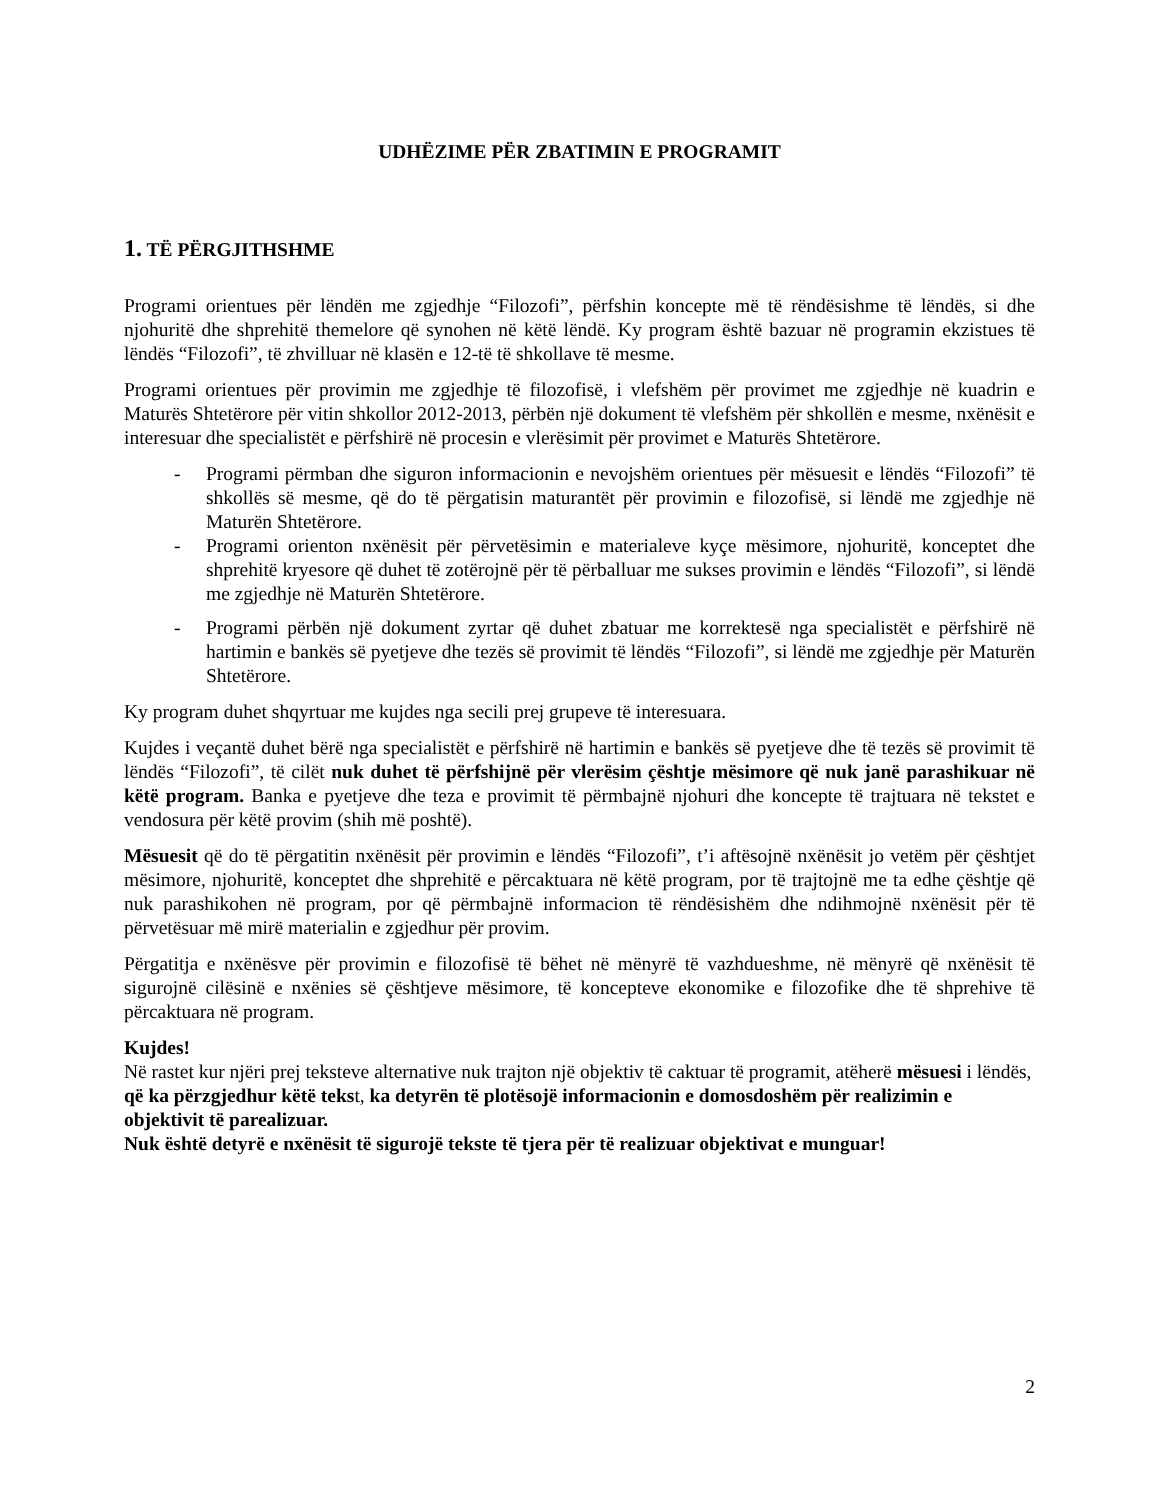UDHËZIME PËR ZBATIMIN E PROGRAMIT
1. TË PËRGJITHSHME
Programi orientues për lëndën me zgjedhje “Filozofi”, përfshin koncepte më të rëndësishme të lëndës, si dhe njohuritë dhe shprehitë themelore që synohen në këtë lëndë. Ky program është bazuar në programin ekzistues të lëndës “Filozofi”, të zhvilluar në klasën e 12-të të shkollave të mesme.
Programi orientues për provimin me zgjedhje të filozofisë, i vlefshëm për provimet me zgjedhje në kuadrin e Maturës Shtetërore për vitin shkollor 2012-2013, përbën një dokument të vlefshëm për shkollën e mesme, nxënësit e interesuar dhe specialistët e përfshirë në procesin e vlerësimit për provimet e Maturës Shtetërore.
- Programi përmban dhe siguron informacionin e nevojshëm orientues për mësuesit e lëndës “Filozofi” të shkollës së mesme, që do të përgatisin maturantët për provimin e filozofisë, si lëndë me zgjedhje në Maturën Shtetërore.
- Programi orienton nxënësit për përvetësimin e materialeve kyçe mësimore, njohuritë, konceptet dhe shprehitë kryesore që duhet të zotërojnë për të përballuar me sukses provimin e lëndës “Filozofi”, si lëndë me zgjedhje në Maturën Shtetërore.
- Programi përbën një dokument zyrtar që duhet zbatuar me korrektesë nga specialistët e përfshirë në hartimin e bankës së pyetjeve dhe tezës së provimit të lëndës “Filozofi”, si lëndë me zgjedhje për Maturën Shtetërore.
Ky program duhet shqyrtuar me kujdes nga secili prej grupeve të interesuara.
Kujdes i veçantë duhet bërë nga specialistët e përfshirë në hartimin e bankës së pyetjeve dhe të tezës së provimit të lëndës “Filozofi”, të cilët nuk duhet të përfshijnë për vlerësim çështje mësimore që nuk janë parashikuar në këtë program. Banka e pyetjeve dhe teza e provimit të përmbajnë njohuri dhe koncepte të trajtuara në tekstet e vendosura për këtë provim (shih më poshtë).
Mësuesit që do të përgatitin nxënësit për provimin e lëndës “Filozofi”, t’i aftësojnë nxënësit jo vetëm për çështjet mësimore, njohuritë, konceptet dhe shprehitë e përcaktuara në këtë program, por të trajtojnë me ta edhe çështje që nuk parashikohen në program, por që përmbajnë informacion të rëndësishëm dhe ndihmojnë nxënësit për të përvetësuar më mirë materialin e zgjedhur për provim.
Përgatitja e nxënësve për provimin e filozofisë të bëhet në mënyrë të vazhdueshme, në mënyrë që nxënësit të sigurojnë cilësinë e nxënies së çështjeve mësimore, të koncepteve ekonomike e filozofike dhe të shprehive të përcaktuara në program.
Kujdes!
Në rastet kur njëri prej teksteve alternative nuk trajton një objektiv të caktuar të programit, atëherë mësuesi i lëndës, që ka përzgjedhur këtë tekst, ka detyrën të plotësojë informacionin e domosdoshëm për realizimin e objektivit të parealizuar.
Nuk është detyrë e nxënësit të sigurojë tekste të tjera për të realizuar objektivat e munguar!
2